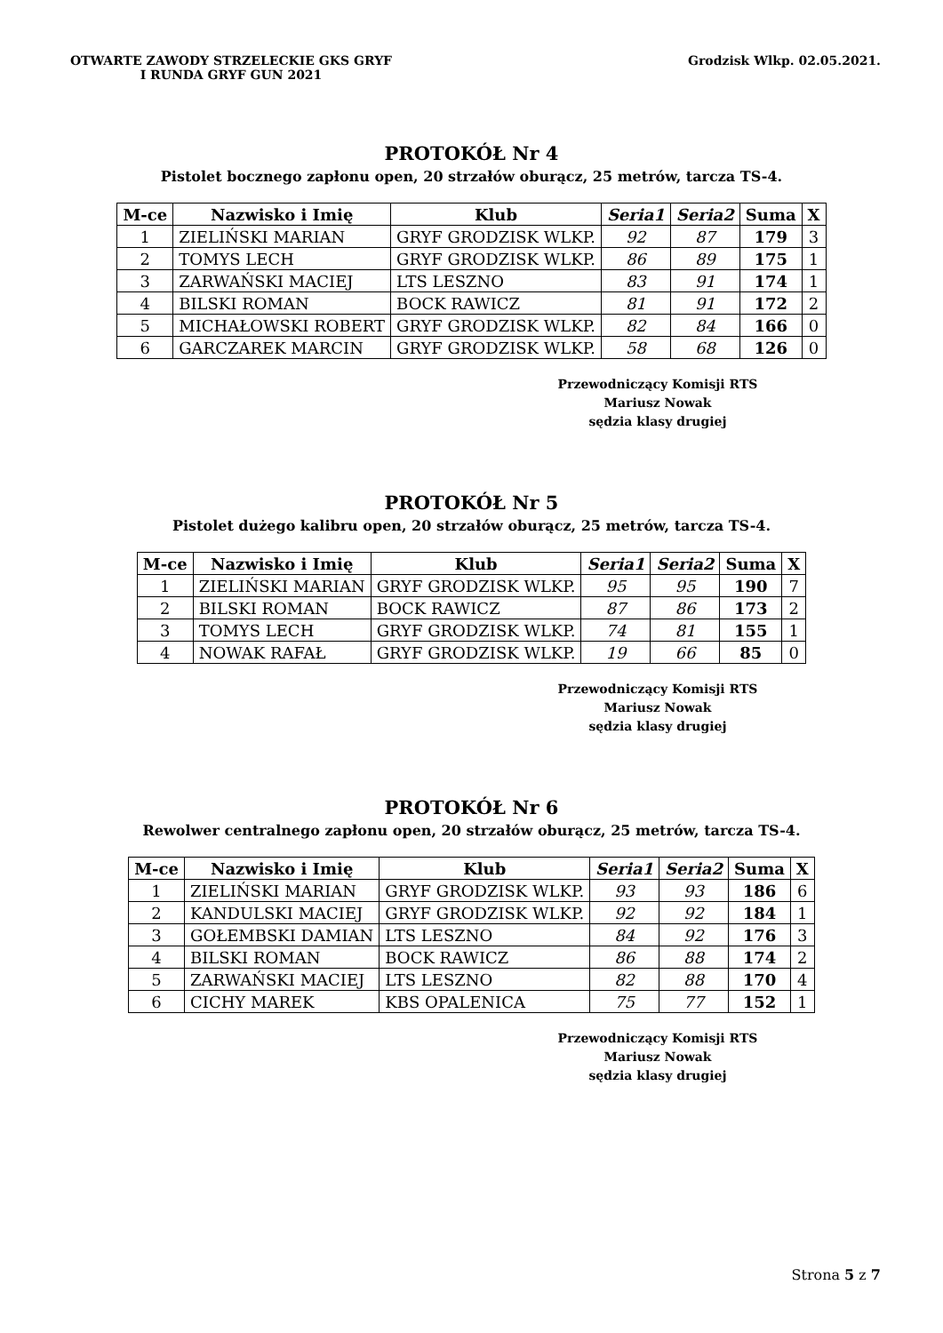OTWARTE ZAWODY STRZELECKIE GKS GRYF
I RUNDA GRYF GUN 2021
Grodzisk Wlkp. 02.05.2021.
PROTOKÓŁ Nr 4
Pistolet bocznego zapłonu open, 20 strzałów oburącz, 25 metrów, tarcza TS-4.
| M-ce | Nazwisko i Imię | Klub | Seria1 | Seria2 | Suma | X |
| --- | --- | --- | --- | --- | --- | --- |
| 1 | ZIELIŃSKI MARIAN | GRYF GRODZISK WLKP. | 92 | 87 | 179 | 3 |
| 2 | TOMYS LECH | GRYF GRODZISK WLKP. | 86 | 89 | 175 | 1 |
| 3 | ZARWAŃSKI MACIEJ | LTS LESZNO | 83 | 91 | 174 | 1 |
| 4 | BILSKI ROMAN | BOCK RAWICZ | 81 | 91 | 172 | 2 |
| 5 | MICHAŁOWSKI ROBERT | GRYF GRODZISK WLKP. | 82 | 84 | 166 | 0 |
| 6 | GARCZAREK MARCIN | GRYF GRODZISK WLKP. | 58 | 68 | 126 | 0 |
Przewodniczący Komisji RTS
Mariusz Nowak
sędzia klasy drugiej
PROTOKÓŁ Nr 5
Pistolet dużego kalibru open, 20 strzałów oburącz, 25 metrów, tarcza TS-4.
| M-ce | Nazwisko i Imię | Klub | Seria1 | Seria2 | Suma | X |
| --- | --- | --- | --- | --- | --- | --- |
| 1 | ZIELIŃSKI MARIAN | GRYF GRODZISK WLKP. | 95 | 95 | 190 | 7 |
| 2 | BILSKI ROMAN | BOCK RAWICZ | 87 | 86 | 173 | 2 |
| 3 | TOMYS LECH | GRYF GRODZISK WLKP. | 74 | 81 | 155 | 1 |
| 4 | NOWAK RAFAŁ | GRYF GRODZISK WLKP. | 19 | 66 | 85 | 0 |
Przewodniczący Komisji RTS
Mariusz Nowak
sędzia klasy drugiej
PROTOKÓŁ Nr 6
Rewolwer centralnego zapłonu open, 20 strzałów oburącz, 25 metrów, tarcza TS-4.
| M-ce | Nazwisko i Imię | Klub | Seria1 | Seria2 | Suma | X |
| --- | --- | --- | --- | --- | --- | --- |
| 1 | ZIELIŃSKI MARIAN | GRYF GRODZISK WLKP. | 93 | 93 | 186 | 6 |
| 2 | KANDULSKI MACIEJ | GRYF GRODZISK WLKP. | 92 | 92 | 184 | 1 |
| 3 | GOŁEMBSKI DAMIAN | LTS LESZNO | 84 | 92 | 176 | 3 |
| 4 | BILSKI ROMAN | BOCK RAWICZ | 86 | 88 | 174 | 2 |
| 5 | ZARWAŃSKI MACIEJ | LTS LESZNO | 82 | 88 | 170 | 4 |
| 6 | CICHY MAREK | KBS OPALENICA | 75 | 77 | 152 | 1 |
Przewodniczący Komisji RTS
Mariusz Nowak
sędzia klasy drugiej
Strona 5 z 7